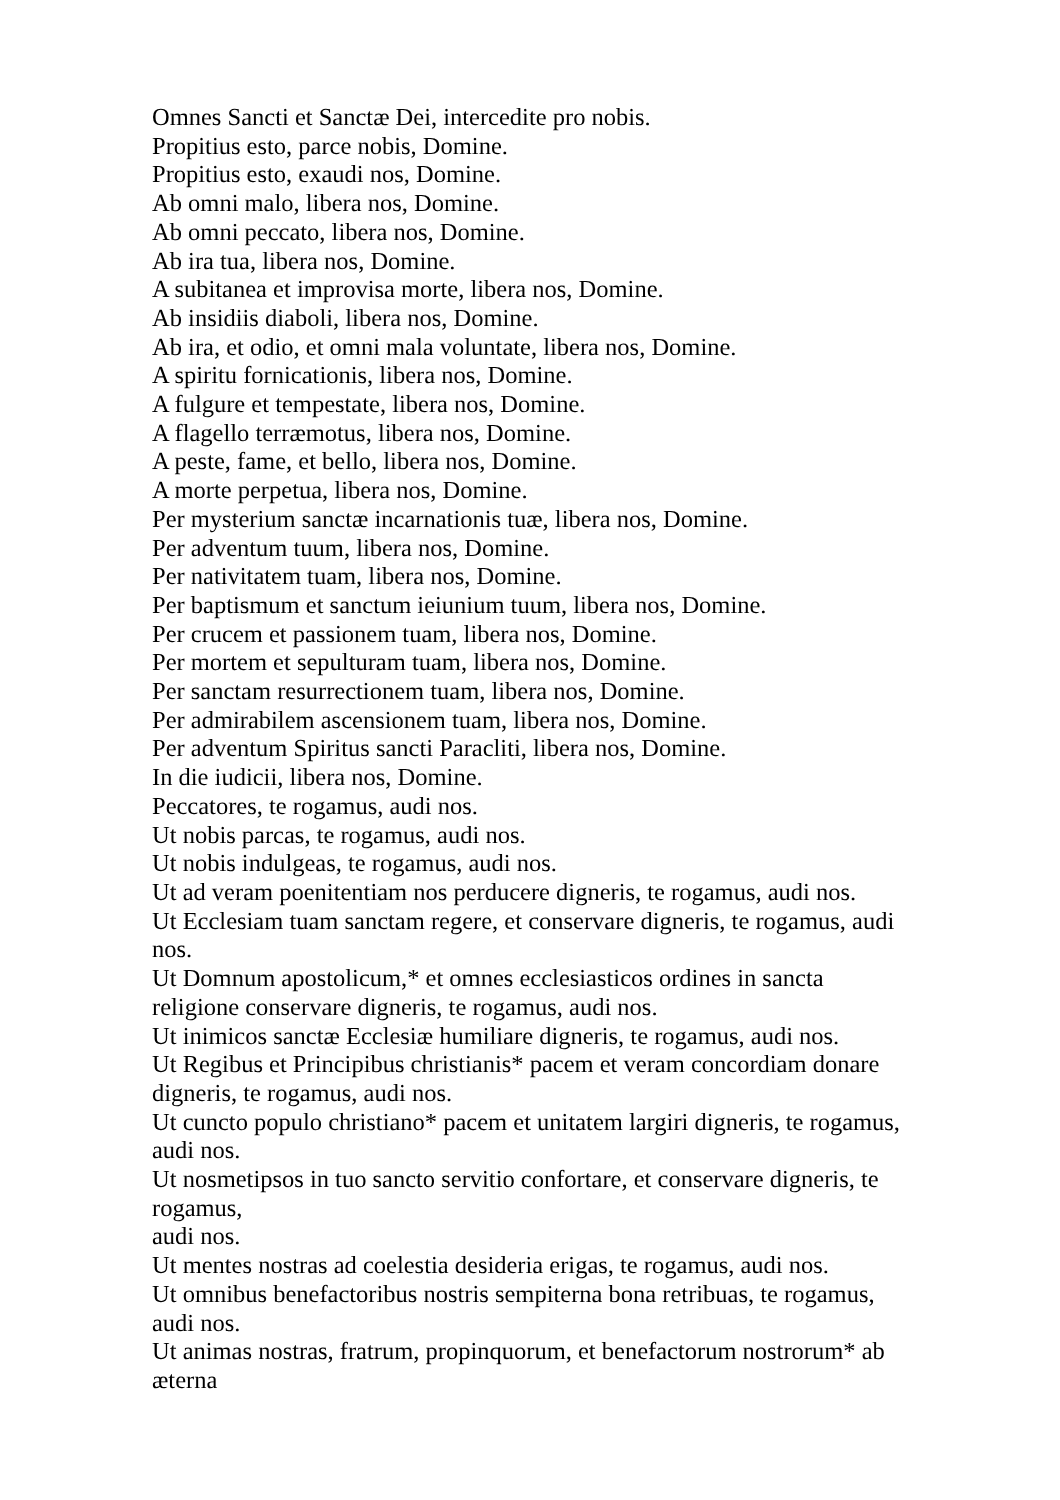Omnes Sancti et Sanctæ Dei, intercedite pro nobis.
Propitius esto, parce nobis, Domine.
Propitius esto, exaudi nos, Domine.
Ab omni malo, libera nos, Domine.
Ab omni peccato, libera nos, Domine.
Ab ira tua, libera nos, Domine.
A subitanea et improvisa morte, libera nos, Domine.
Ab insidiis diaboli, libera nos, Domine.
Ab ira, et odio, et omni mala voluntate, libera nos, Domine.
A spiritu fornicationis, libera nos, Domine.
A fulgure et tempestate, libera nos, Domine.
A flagello terræmotus, libera nos, Domine.
A peste, fame, et bello, libera nos, Domine.
A morte perpetua, libera nos, Domine.
Per mysterium sanctæ incarnationis tuæ, libera nos, Domine.
Per adventum tuum, libera nos, Domine.
Per nativitatem tuam, libera nos, Domine.
Per baptismum et sanctum ieiunium tuum, libera nos, Domine.
Per crucem et passionem tuam, libera nos, Domine.
Per mortem et sepulturam tuam, libera nos, Domine.
Per sanctam resurrectionem tuam, libera nos, Domine.
Per admirabilem ascensionem tuam, libera nos, Domine.
Per adventum Spiritus sancti Paracliti, libera nos, Domine.
In die iudicii, libera nos, Domine.
Peccatores, te rogamus, audi nos.
Ut nobis parcas, te rogamus, audi nos.
Ut nobis indulgeas, te rogamus, audi nos.
Ut ad veram poenitentiam nos perducere digneris, te rogamus, audi nos.
Ut Ecclesiam tuam sanctam regere, et conservare digneris, te rogamus, audi nos.
Ut Domnum apostolicum,* et omnes ecclesiasticos ordines in sancta religione conservare digneris, te rogamus, audi nos.
Ut inimicos sanctæ Ecclesiæ humiliare digneris, te rogamus, audi nos.
Ut Regibus et Principibus christianis* pacem et veram concordiam donare digneris, te rogamus, audi nos.
Ut cuncto populo christiano* pacem et unitatem largiri digneris, te rogamus, audi nos.
Ut nosmetipsos in tuo sancto servitio confortare, et conservare digneris, te rogamus,
audi nos.
Ut mentes nostras ad coelestia desideria erigas, te rogamus, audi nos.
Ut omnibus benefactoribus nostris sempiterna bona retribuas, te rogamus, audi nos.
Ut animas nostras, fratrum, propinquorum, et benefactorum nostrorum* ab
æterna